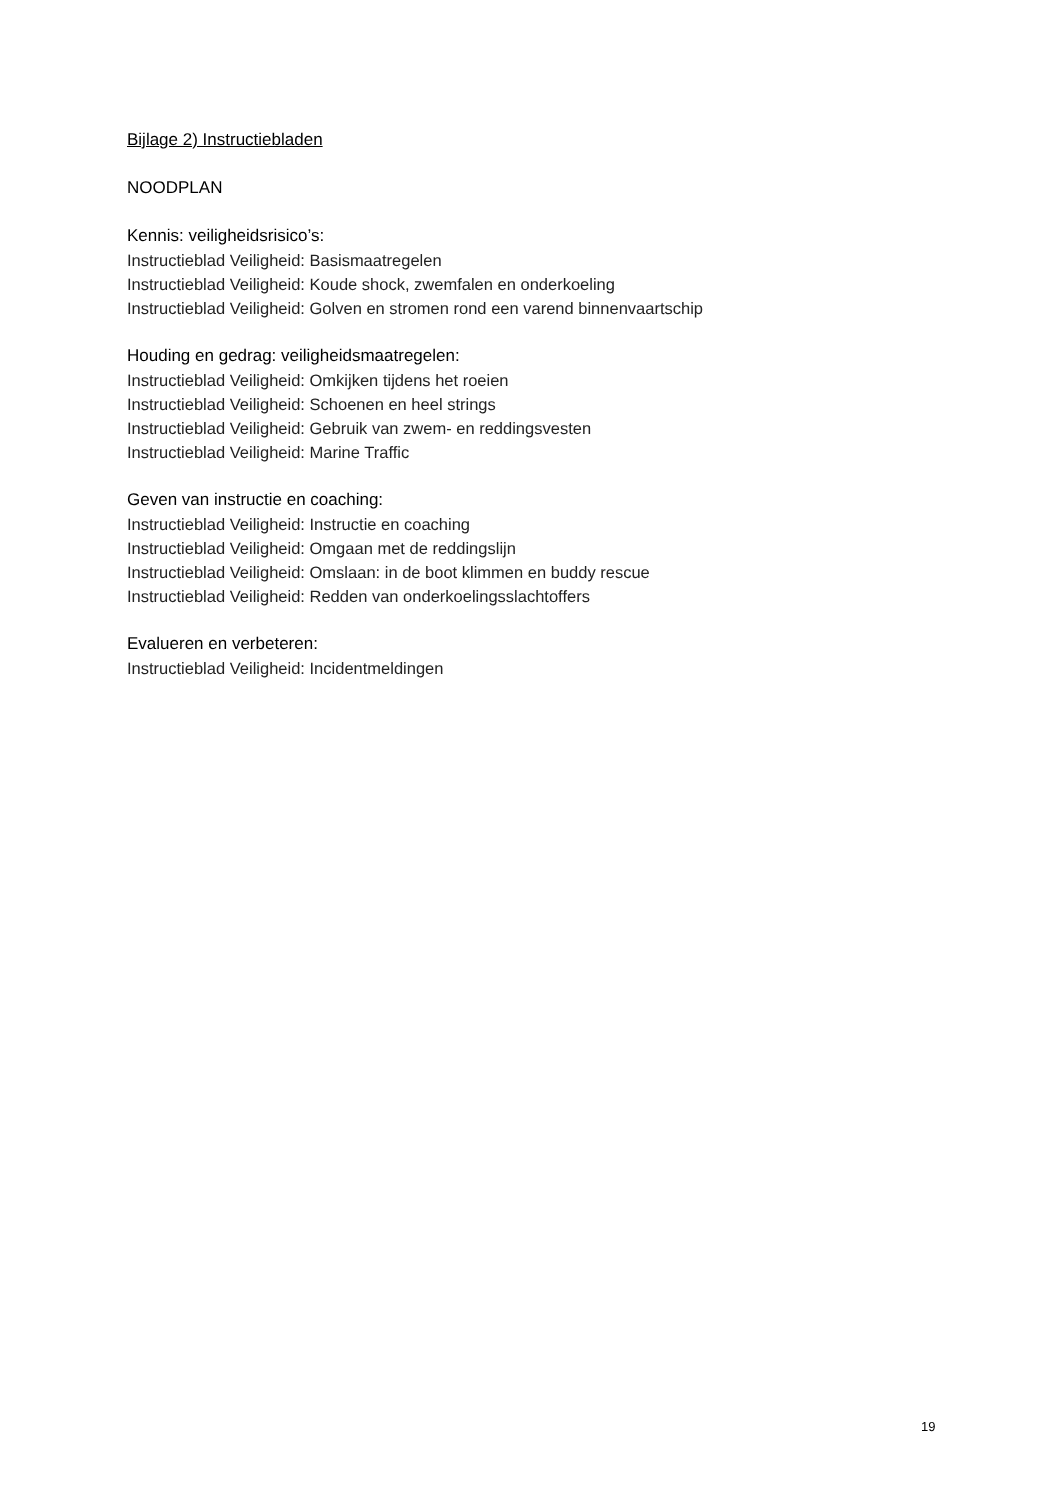Bijlage 2) Instructiebladen
NOODPLAN
Kennis: veiligheidsrisico’s:
Instructieblad Veiligheid: Basismaatregelen
Instructieblad Veiligheid: Koude shock, zwemfalen en onderkoeling
Instructieblad Veiligheid: Golven en stromen rond een varend binnenvaartschip
Houding en gedrag: veiligheidsmaatregelen:
Instructieblad Veiligheid: Omkijken tijdens het roeien
Instructieblad Veiligheid: Schoenen en heel strings
Instructieblad Veiligheid: Gebruik van zwem- en reddingsvesten
Instructieblad Veiligheid: Marine Traffic
Geven van instructie en coaching:
Instructieblad Veiligheid: Instructie en coaching
Instructieblad Veiligheid: Omgaan met de reddingslijn
Instructieblad Veiligheid: Omslaan: in de boot klimmen en buddy rescue
Instructieblad Veiligheid: Redden van onderkoelingsslachtoffers
Evalueren en verbeteren:
Instructieblad Veiligheid: Incidentmeldingen
19